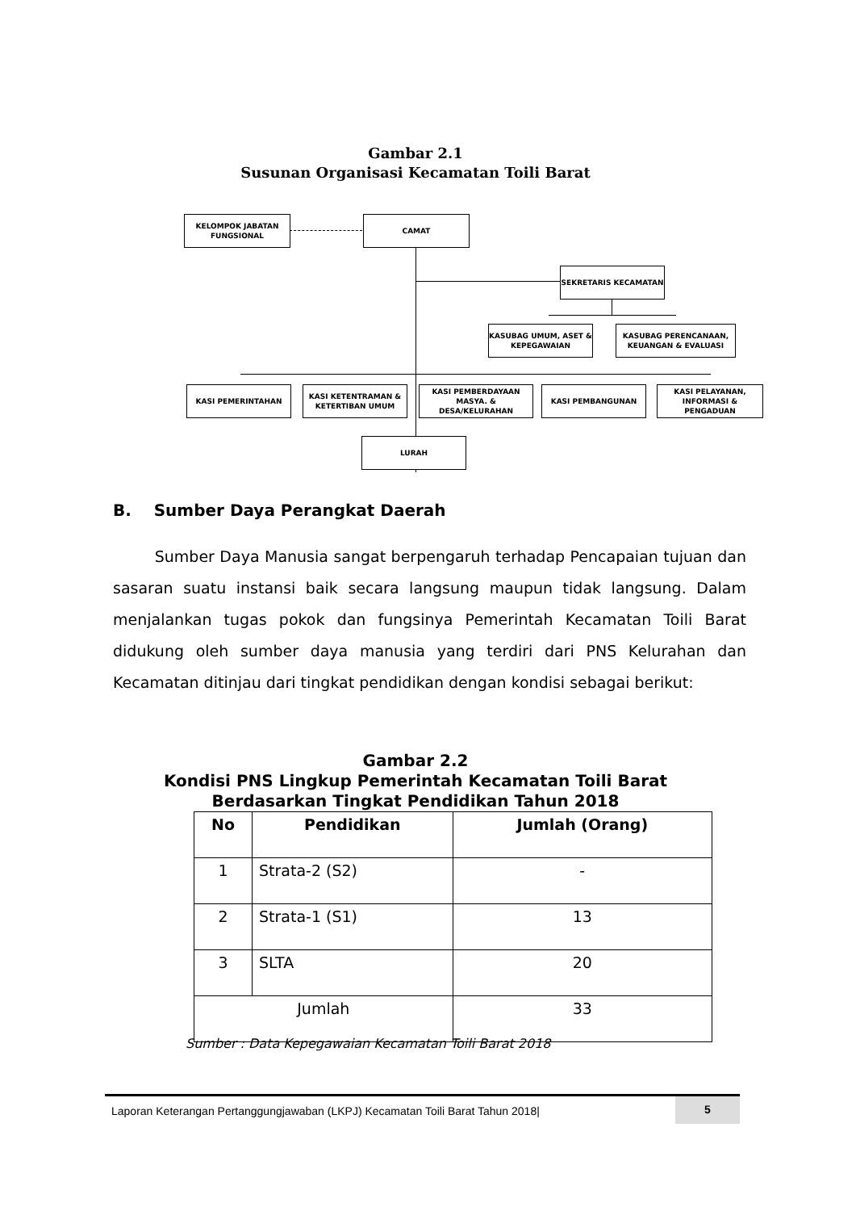Gambar 2.1
Susunan Organisasi Kecamatan Toili Barat
KELOMPOK JABATAN FUNGSIONAL
CAMAT
SEKRETARIS KECAMATAN
KASUBAG UMUM, ASET & KEPEGAWAIAN
KASUBAG PERENCANAAN, KEUANGAN & EVALUASI
KASI PEMERINTAHAN
KASI KETENTRAMAN & KETERTIBAN UMUM
KASI PEMBERDAYAAN MASYA. & DESA/KELURAHAN
KASI PEMBANGUNAN
KASI PELAYANAN, INFORMASI & PENGADUAN
LURAH
B. Sumber Daya Perangkat Daerah
Sumber Daya Manusia sangat berpengaruh terhadap Pencapaian tujuan dan sasaran suatu instansi baik secara langsung maupun tidak langsung. Dalam menjalankan tugas pokok dan fungsinya Pemerintah Kecamatan Toili Barat didukung oleh sumber daya manusia yang terdiri dari PNS Kelurahan dan Kecamatan ditinjau dari tingkat pendidikan dengan kondisi sebagai berikut:
Gambar 2.2
Kondisi PNS Lingkup Pemerintah Kecamatan Toili Barat
Berdasarkan Tingkat Pendidikan Tahun 2018
| No | Pendidikan | Jumlah (Orang) |
| --- | --- | --- |
| 1 | Strata-2 (S2) | - |
| 2 | Strata-1 (S1) | 13 |
| 3 | SLTA | 20 |
| Jumlah | | 33 |
Sumber : Data Kepegawaian Kecamatan Toili Barat 2018
Laporan Keterangan Pertanggungjawaban (LKPJ) Kecamatan Toili Barat Tahun 2018| 5